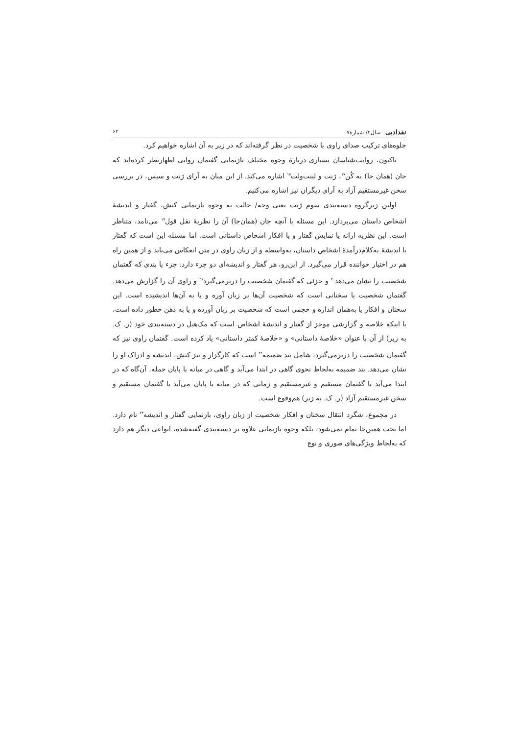نقدادبی سال۲/ شمارۀ۷ ۶۲
جلوه‌های ترکیب صدای راوی با شخصیت در نظر گرفته‌اند که در زیر به آن اشاره خواهیم کرد.
تاکنون، روایت‌شناسان بسیاری دربارۀ وجوه مختلف بازنمایی گفتمان روایی اظهارنظر کرده‌اند که جان (همان جا) به کُن<sup>۱۷</sup>، ژنت و لینت‌ولت<sup>۱۸</sup> اشاره می‌کند. از این میان به آرای ژنت و سپس، در بررسی سخن غیرمستقیم آزاد به آرای دیگران نیز اشاره می‌کنیم.
اولین زیرگروه دسته‌بندی سوم ژنت یعنی وجه/ حالت به وجوه بازنمایی کنش، گفتار و اندیشۀ اشخاص داستان می‌پردازد. این مسئله با آنچه جان (همان‌جا) آن را نظریۀ نقل قول<sup>۱۹</sup> می‌نامد، متناظر است. این نظریه ارائه یا نمایش گفتار و یا افکار اشخاص داستانی است. اما مسئله این است که گفتار یا اندیشۀ به‌کلام‌درآمدۀ اشخاص داستان، به‌واسطه و از زبان راوی در متن انعکاس می‌یابد و از همین راه هم در اختیار خواننده قرار می‌گیرد. از این‌رو، هر گفتار و اندیشه‌ای دو جزء دارد: جزء یا بندی که گفتمان شخصیت را نشان می‌دهد<sup>۲۰</sup> و جزئی که گفتمان شخصیت را دربرمی‌گیرد<sup>۲۱</sup> و راوی آن را گزارش می‌دهد. گفتمان شخصیت یا سخنانی است که شخصیت آن‌ها بر زبان آوره و یا به آن‌ها اندیشیده است. این سخنان و افکار یا به‌همان اندازه و حجمی است که شخصیت بر زبان آورده و یا به ذهن خطور داده است، یا اینکه خلاصه و گزارشی موجز از گفتار و اندیشۀ اشخاص است که مک‌هیل در دسته‌بندی خود (ر. ک. به زیر) از آن با عنوان «خلاصۀ داستانی» و «خلاصۀ کمتر داستانی» یاد کرده است. گفتمان راوی نیز که گفتمان شخصیت را دربرمی‌گیرد، شامل بند ضمیمه<sup>۲۲</sup> است که کارگزار و نیز کنش، اندیشه و ادراک او را نشان می‌دهد. بند ضمیمه به‌لحاظ نحوی گاهی در ابتدا می‌آید و گاهی در میانه یا پایان جمله. آن‌گاه که در ابتدا می‌آید با گفتمان مستقیم و غیرمستقیم و زمانی که در میانه یا پایان می‌آید با گفتمان مستقیم و سخن غیرمستقیم آزاد (ر. ک. به زیر) هم‌وقوع است.
در مجموع، شگرد انتقال سخنان و افکار شخصیت از زبان راوی، بازنمایی گفتار و اندیشه<sup>۲۳</sup> نام دارد. اما بحث همین‌جا تمام نمی‌شود، بلکه وجوه بازنمایی علاوه بر دسته‌بندی گفته‌شده، انواعی دیگر هم دارد که به‌لحاظ ویژگی‌های صوری و نوع